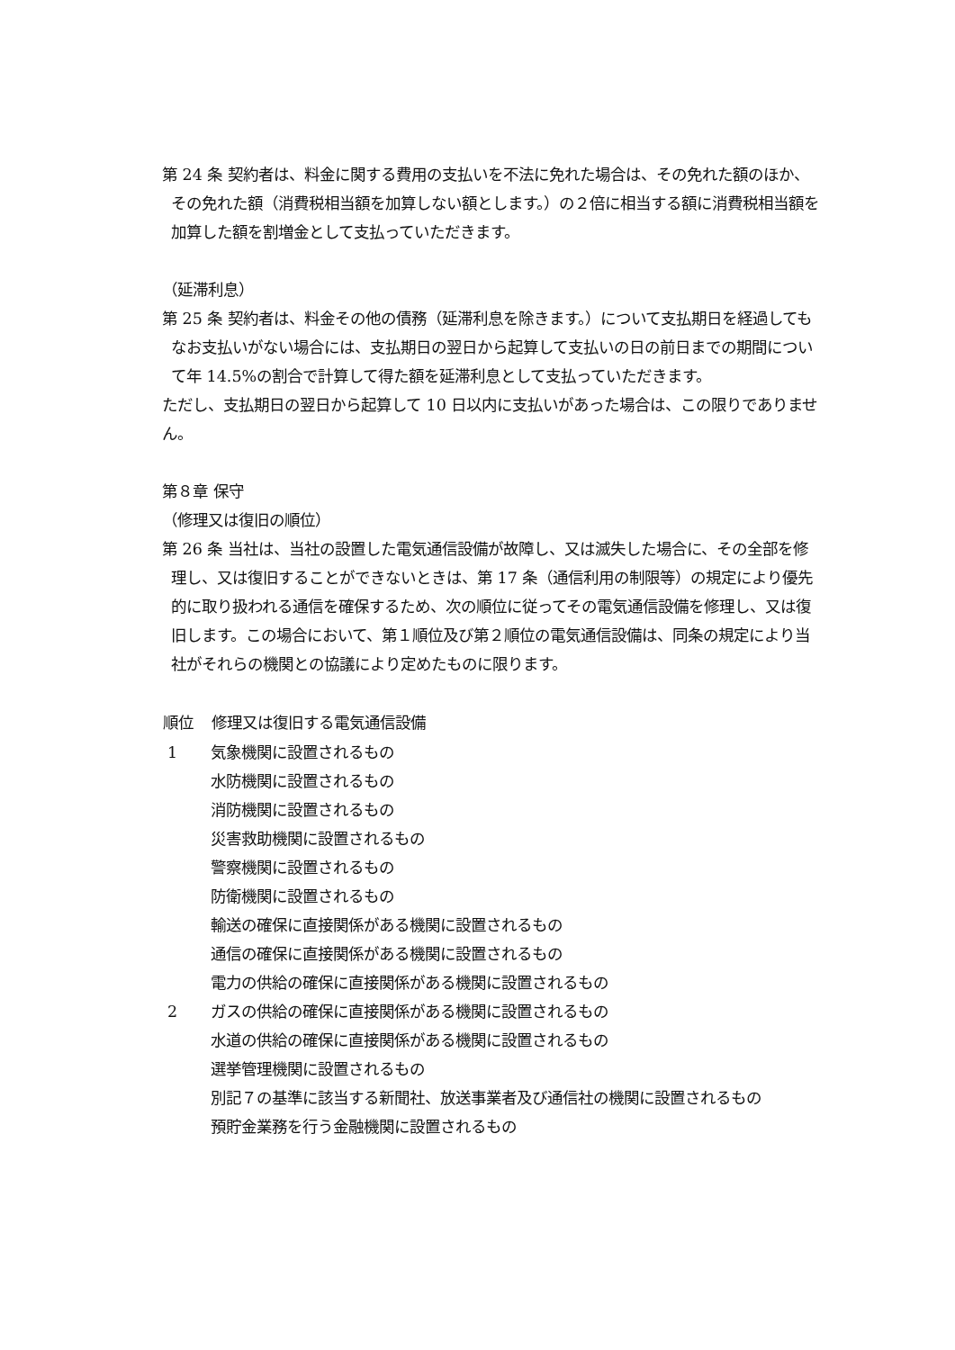第 24 条 契約者は、料金に関する費用の支払いを不法に免れた場合は、その免れた額のほか、その免れた額（消費税相当額を加算しない額とします。）の２倍に相当する額に消費税相当額を加算した額を割増金として支払っていただきます。
（延滞利息）
第 25 条 契約者は、料金その他の債務（延滞利息を除きます。）について支払期日を経過してもなお支払いがない場合には、支払期日の翌日から起算して支払いの日の前日までの期間について年 14.5%の割合で計算して得た額を延滞利息として支払っていただきます。
ただし、支払期日の翌日から起算して 10 日以内に支払いがあった場合は、この限りでありません。
第８章 保守
（修理又は復旧の順位）
第 26 条 当社は、当社の設置した電気通信設備が故障し、又は滅失した場合に、その全部を修理し、又は復旧することができないときは、第 17 条（通信利用の制限等）の規定により優先的に取り扱われる通信を確保するため、次の順位に従ってその電気通信設備を修理し、又は復旧します。この場合において、第１順位及び第２順位の電気通信設備は、同条の規定により当社がそれらの機関との協議により定めたものに限ります。
| 順位 | 修理又は復旧する電気通信設備 |
| --- | --- |
| 1 | 気象機関に設置されるもの |
| | 水防機関に設置されるもの |
| | 消防機関に設置されるもの |
| | 災害救助機関に設置されるもの |
| | 警察機関に設置されるもの |
| | 防衛機関に設置されるもの |
| | 輸送の確保に直接関係がある機関に設置されるもの |
| | 通信の確保に直接関係がある機関に設置されるもの |
| | 電力の供給の確保に直接関係がある機関に設置されるもの |
| 2 | ガスの供給の確保に直接関係がある機関に設置されるもの |
| | 水道の供給の確保に直接関係がある機関に設置されるもの |
| | 選挙管理機関に設置されるもの |
| | 別記７の基準に該当する新聞社、放送事業者及び通信社の機関に設置されるもの |
| | 預貯金業務を行う金融機関に設置されるもの |